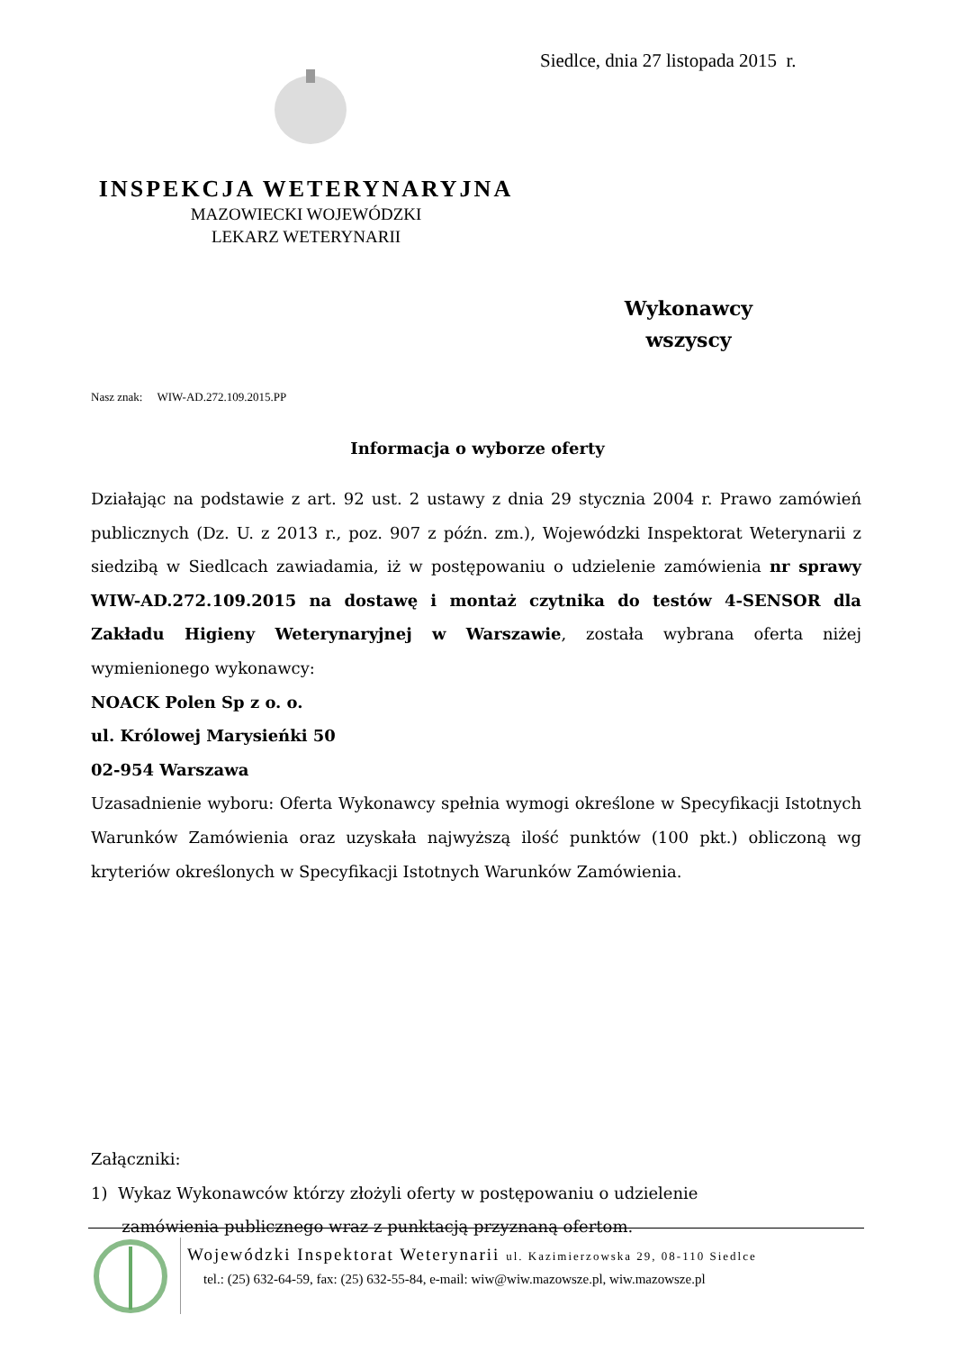Siedlce, dnia 27 listopada 2015 r.
INSPEKCJA WETERYNARYJNA
MAZOWIECKI WOJEWÓDZKI
LEKARZ WETERYNARII
Wykonawcy
wszyscy
Nasz znak: WIW-AD.272.109.2015.PP
Informacja o wyborze oferty
Działając na podstawie z art. 92 ust. 2 ustawy z dnia 29 stycznia 2004 r. Prawo zamówień publicznych (Dz. U. z 2013 r., poz. 907 z późn. zm.), Wojewódzki Inspektorat Weterynarii z siedzibą w Siedlcach zawiadamia, iż w postępowaniu o udzielenie zamówienia nr sprawy WIW-AD.272.109.2015 na dostawę i montaż czytnika do testów 4-SENSOR dla Zakładu Higieny Weterynaryjnej w Warszawie, została wybrana oferta niżej wymienionego wykonawcy:
NOACK Polen Sp z o. o.
ul. Królowej Marysieńki 50
02-954 Warszawa
Uzasadnienie wyboru: Oferta Wykonawcy spełnia wymogi określone w Specyfikacji Istotnych Warunków Zamówienia oraz uzyskała najwyższą ilość punktów (100 pkt.) obliczoną wg kryteriów określonych w Specyfikacji Istotnych Warunków Zamówienia.
Załączniki:
1) Wykaz Wykonawców którzy złożyli oferty w postępowaniu o udzielenie
zamówienia publicznego wraz z punktacją przyznaną ofertom.
Wojewódzki Inspektorat Weterynarii ul. Kazimierzowska 29, 08-110 Siedlce
tel.: (25) 632-64-59, fax: (25) 632-55-84, e-mail: wiw@wiw.mazowsze.pl, wiw.mazowsze.pl